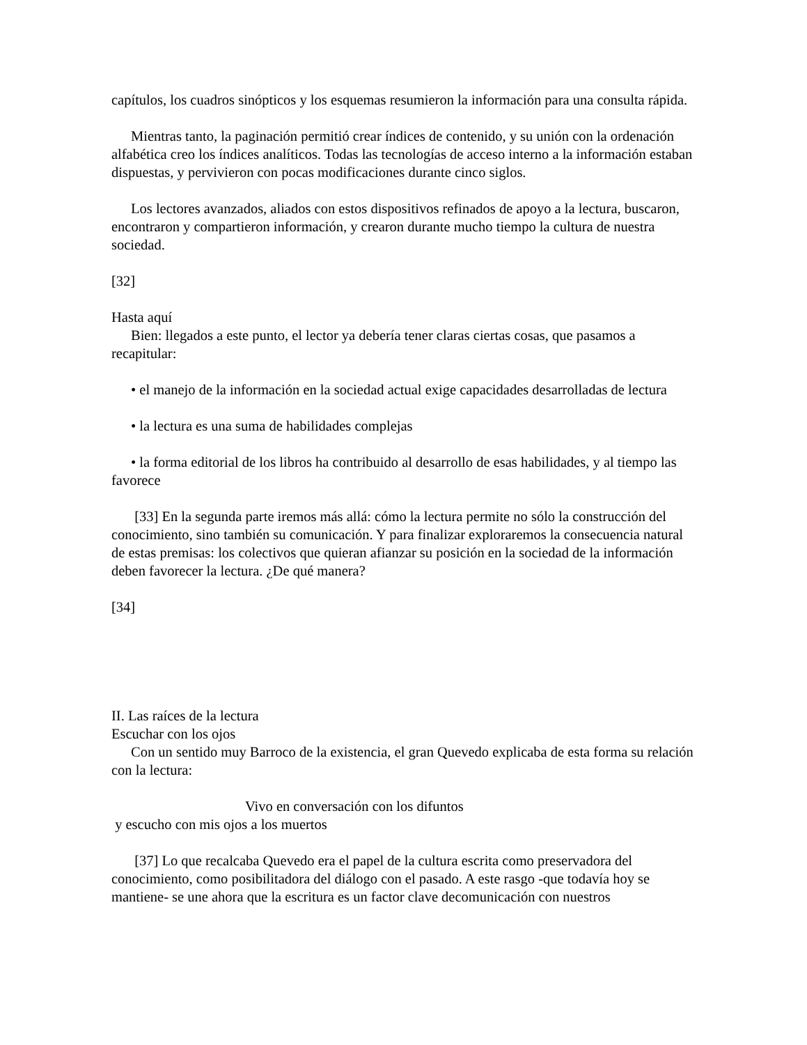capítulos, los cuadros sinópticos y los esquemas resumieron la información para una consulta rápida.
Mientras tanto, la paginación permitió crear índices de contenido, y su unión con la ordenación alfabética creo los índices analíticos. Todas las tecnologías de acceso interno a la información estaban dispuestas, y pervivieron con pocas modificaciones durante cinco siglos.
Los lectores avanzados, aliados con estos dispositivos refinados de apoyo a la lectura, buscaron, encontraron y compartieron información, y crearon durante mucho tiempo la cultura de nuestra sociedad.
[32]
Hasta aquí
Bien: llegados a este punto, el lector ya debería tener claras ciertas cosas, que pasamos a recapitular:
• el manejo de la información en la sociedad actual exige capacidades desarrolladas de lectura
• la lectura es una suma de habilidades complejas
• la forma editorial de los libros ha contribuido al desarrollo de esas habilidades, y al tiempo las favorece
[33] En la segunda parte iremos más allá: cómo la lectura permite no sólo la construcción del conocimiento, sino también su comunicación. Y para finalizar exploraremos la consecuencia natural de estas premisas: los colectivos que quieran afianzar su posición en la sociedad de la información deben favorecer la lectura. ¿De qué manera?
[34]
II. Las raíces de la lectura
Escuchar con los ojos
Con un sentido muy Barroco de la existencia, el gran Quevedo explicaba de esta forma su relación con la lectura:
Vivo en conversación con los difuntos
y escucho con mis ojos a los muertos
[37] Lo que recalcaba Quevedo era el papel de la cultura escrita como preservadora del conocimiento, como posibilitadora del diálogo con el pasado. A este rasgo -que todavía hoy se mantiene- se une ahora que la escritura es un factor clave decomunicación con nuestros